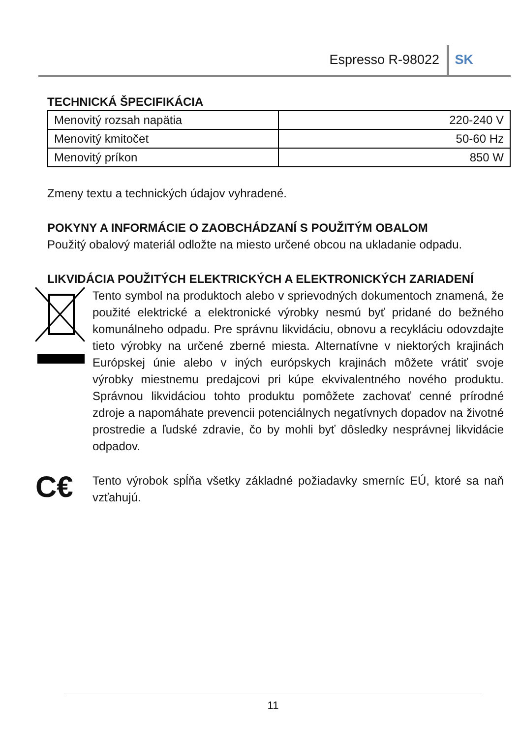Espresso R-98022 SK
TECHNICKÁ ŠPECIFIKÁCIA
| Menovitý rozsah napätia | 220-240 V |
| Menovitý kmitočet | 50-60 Hz |
| Menovitý príkon | 850 W |
Zmeny textu a technických údajov vyhradené.
POKYNY A INFORMÁCIE O ZAOBCHÁDZANÍ S POUŽITÝM OBALOM
Použitý obalový materiál odložte na miesto určené obcou na ukladanie odpadu.
LIKVIDÁCIA POUŽITÝCH ELEKTRICKÝCH A ELEKTRONICKÝCH ZARIADENÍ
Tento symbol na produktoch alebo v sprievodných dokumentoch znamená, že použité elektrické a elektronické výrobky nesmú byť pridané do bežného komunálneho odpadu. Pre správnu likvidáciu, obnovu a recykláciu odovzdajte tieto výrobky na určené zberné miesta. Alternatívne v niektorých krajinách Európskej únie alebo v iných európskych krajinách môžete vrátiť svoje výrobky miestnemu predajcovi pri kúpe ekvivalentného nového produktu. Správnou likvidáciou tohto produktu pomôžete zachovať cenné prírodné zdroje a napomáhate prevencii potenciálnych negatívnych dopadov na životné prostredie a ľudské zdravie, čo by mohli byť dôsledky nesprávnej likvidácie odpadov.
C€
Tento výrobok spĺňa všetky základné požiadavky smerníc EÚ, ktoré sa naň vzťahujú.
11